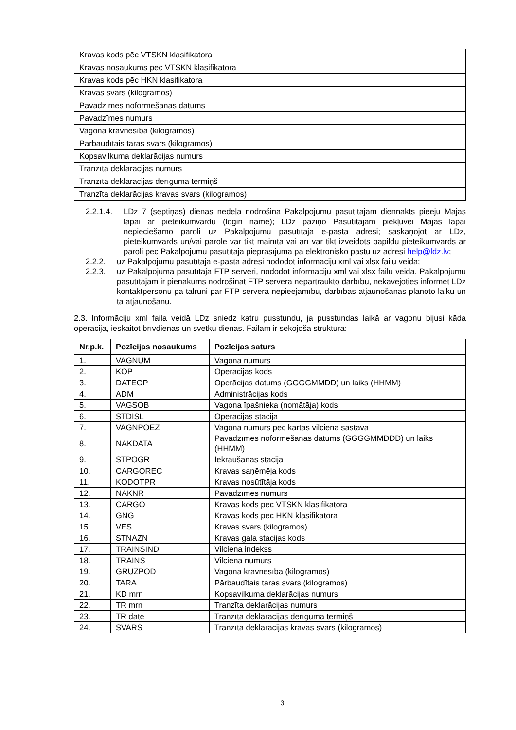| Kravas kods pēc VTSKN klasifikatora |
| Kravas nosaukums pēc VTSKN klasifikatora |
| Kravas kods pēc HKN klasifikatora |
| Kravas svars (kilogramos) |
| Pavadzīmes noformēšanas datums |
| Pavadzīmes numurs |
| Vagona kravnesība (kilogramos) |
| Pārbaudītais taras svars (kilogramos) |
| Kopsavilkuma deklarācijas numurs |
| Tranzīta deklarācijas numurs |
| Tranzīta deklarācijas derīguma termiņš |
| Tranzīta deklarācijas kravas svars (kilogramos) |
2.2.1.4. LDz 7 (septiņas) dienas nedēļā nodrošina Pakalpojumu pasūtītājam diennakts pieeju Mājas lapai ar pieteikumvārdu (login name); LDz paziņo Pasūtītājam piekļuvei Mājas lapai nepieciešamo paroli uz Pakalpojumu pasūtītāja e-pasta adresi; saskaņojot ar LDz, pieteikumvārds un/vai parole var tikt mainīta vai arī var tikt izveidots papildu pieteikumvārds ar paroli pēc Pakalpojumu pasūtītāja pieprasījuma pa elektronisko pastu uz adresi help@ldz.lv;
2.2.2. uz Pakalpojumu pasūtītāja e-pasta adresi nododot informāciju xml vai xlsx failu veidā;
2.2.3. uz Pakalpojuma pasūtītāja FTP serveri, nododot informāciju xml vai xlsx failu veidā. Pakalpojumu pasūtītājam ir pienākums nodrošināt FTP servera nepārtraukto darbību, nekavējoties informēt LDz kontaktpersonu pa tālruni par FTP servera nepieejamību, darbības atjaunošanas plānoto laiku un tā atjaunošanu.
2.3. Informāciju xml faila veidā LDz sniedz katru pusstundu, ja pusstundas laikā ar vagonu bijusi kāda operācija, ieskaitot brīvdienas un svētku dienas. Failam ir sekojoša struktūra:
| Nr.p.k. | Pozīcijas nosaukums | Pozīcijas saturs |
| --- | --- | --- |
| 1. | VAGNUM | Vagona numurs |
| 2. | KOP | Operācijas kods |
| 3. | DATEOP | Operācijas datums (GGGGMMDD) un laiks (HHMM) |
| 4. | ADM | Administrācijas kods |
| 5. | VAGSOB | Vagona īpašnieka (nomātāja) kods |
| 6. | STDISL | Operācijas stacija |
| 7. | VAGNPOEZ | Vagona numurs pēc kārtas vilciena sastāvā |
| 8. | NAKDATA | Pavadzīmes noformēšanas datums (GGGGMMDDD) un laiks (HHMM) |
| 9. | STPOGR | Iekraušanas stacija |
| 10. | CARGOREC | Kravas saņēmēja kods |
| 11. | KODOTPR | Kravas nosūtītāja kods |
| 12. | NAKNR | Pavadzīmes numurs |
| 13. | CARGO | Kravas kods pēc VTSKN klasifikatora |
| 14. | GNG | Kravas kods pēc HKN klasifikatora |
| 15. | VES | Kravas svars (kilogramos) |
| 16. | STNAZN | Kravas gala stacijas kods |
| 17. | TRAINSIND | Vilciena indekss |
| 18. | TRAINS | Vilciena numurs |
| 19. | GRUZPOD | Vagona kravnesība (kilogramos) |
| 20. | TARA | Pārbaudītais taras svars (kilogramos) |
| 21. | KD mrn | Kopsavilkuma deklarācijas numurs |
| 22. | TR mrn | Tranzīta deklarācijas numurs |
| 23. | TR date | Tranzīta deklarācijas derīguma termiņš |
| 24. | SVARS | Tranzīta deklarācijas kravas svars (kilogramos) |
3